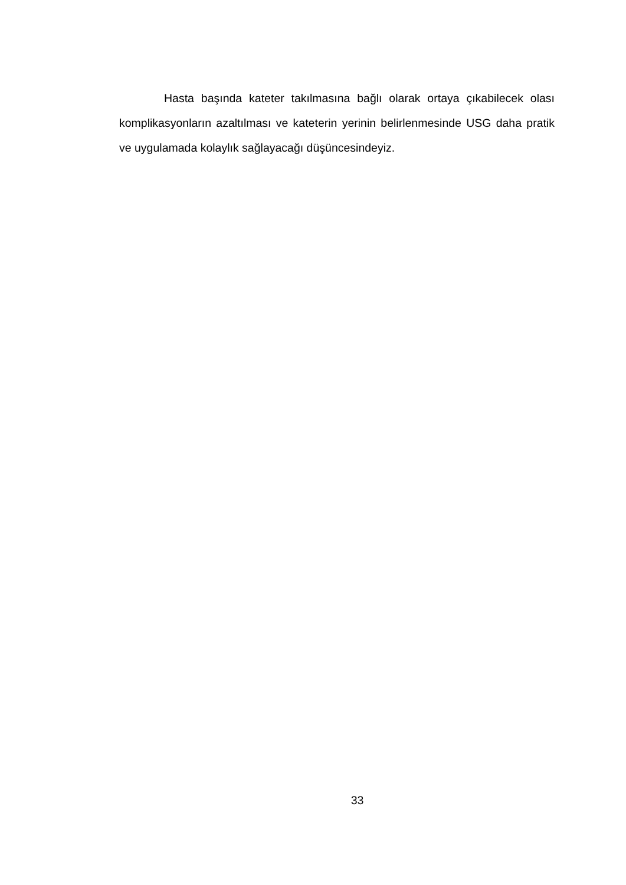Hasta başında kateter takılmasına bağlı olarak ortaya çıkabilecek olası komplikasyonların azaltılması ve kateterin yerinin belirlenmesinde USG daha pratik ve uygulamada kolaylık sağlayacağı düşüncesindeyiz.
33